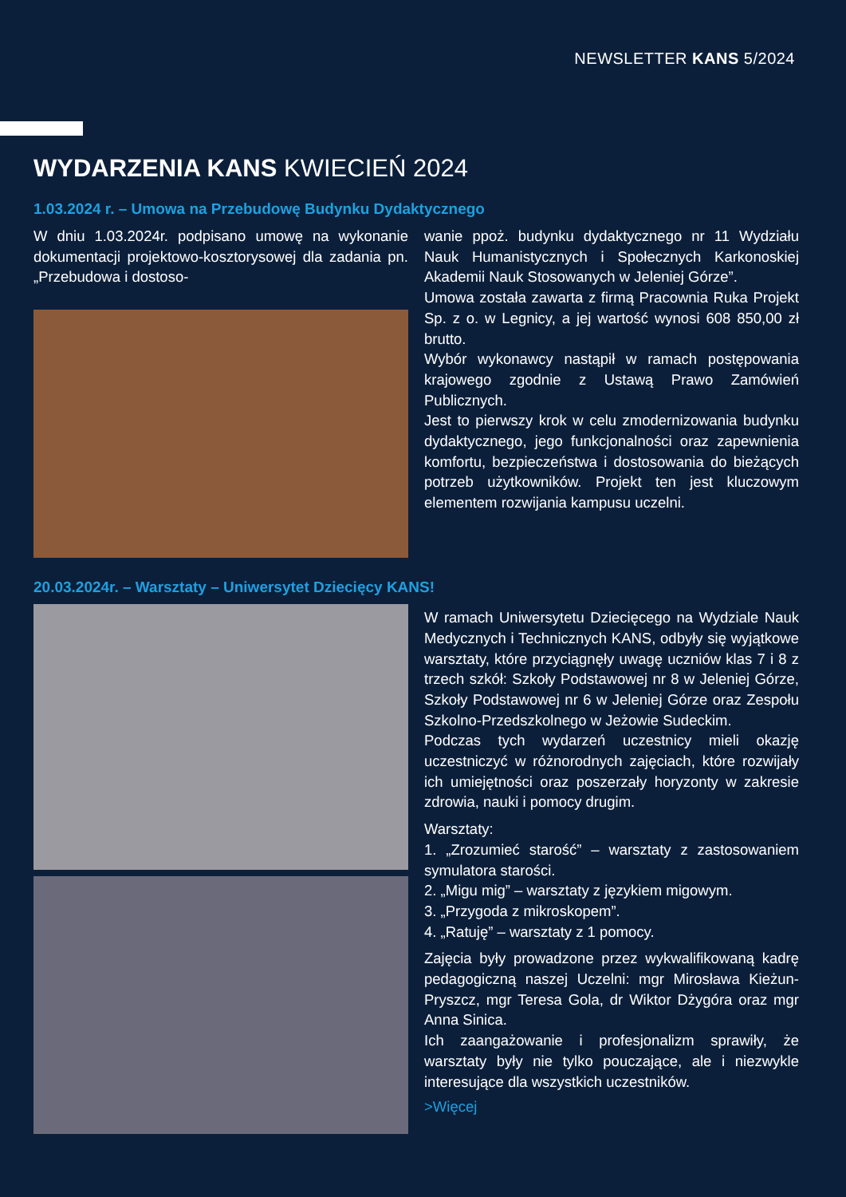NEWSLETTER KANS 5/2024
WYDARZENIA KANS KWIECIEŃ 2024
1.03.2024 r. – Umowa na Przebudowę Budynku Dydaktycznego
W dniu 1.03.2024r. podpisano umowę na wykonanie dokumentacji projektowo-kosztorysowej dla zadania pn. „Przebudowa i dostoso-
wanie ppoż. budynku dydaktycznego nr 11 Wydziału Nauk Humanistycznych i Społecznych Karkonoskiej Akademii Nauk Stosowanych w Jeleniej Górze”.
Umowa została zawarta z firmą Pracownia Ruka Projekt Sp. z o. w Legnicy, a jej wartość wynosi 608 850,00 zł brutto.
Wybór wykonawcy nastąpił w ramach postępowania krajowego zgodnie z Ustawą Prawo Zamówień Publicznych.
Jest to pierwszy krok w celu zmodernizowania budynku dydaktycznego, jego funkcjonalności oraz zapewnienia komfortu, bezpieczeństwa i dostosowania do bieżących potrzeb użytkowników. Projekt ten jest kluczowym elementem rozwijania kampusu uczelni.
20.03.2024r. – Warsztaty – Uniwersytet Dziecięcy KANS!
W ramach Uniwersytetu Dziecięcego na Wydziale Nauk Medycznych i Technicznych KANS, odbyły się wyjątkowe warsztaty, które przyciągnęły uwagę uczniów klas 7 i 8 z trzech szkół: Szkoły Podstawowej nr 8 w Jeleniej Górze, Szkoły Podstawowej nr 6 w Jeleniej Górze oraz Zespołu Szkolno-Przedszkolnego w Jeżowie Sudeckim.
Podczas tych wydarzeń uczestnicy mieli okazję uczestniczyć w różnorodnych zajęciach, które rozwijały ich umiejętności oraz poszerzały horyzonty w zakresie zdrowia, nauki i pomocy drugim.
Warsztaty:
1. „Zrozumieć starość” – warsztaty z zastosowaniem symulatora starości.
2. „Migu mig” – warsztaty z językiem migowym.
3. „Przygoda z mikroskopem”.
4. „Ratuję” – warsztaty z 1 pomocy.
Zajęcia były prowadzone przez wykwalifikowaną kadrę pedagogiczną naszej Uczelni: mgr Mirosława Kieżun-Pryszcz, mgr Teresa Gola, dr Wiktor Dżygóra oraz mgr Anna Sinica.
Ich zaangażowanie i profesjonalizm sprawiły, że warsztaty były nie tylko pouczające, ale i niezwykle interesujące dla wszystkich uczestników.
>Więcej